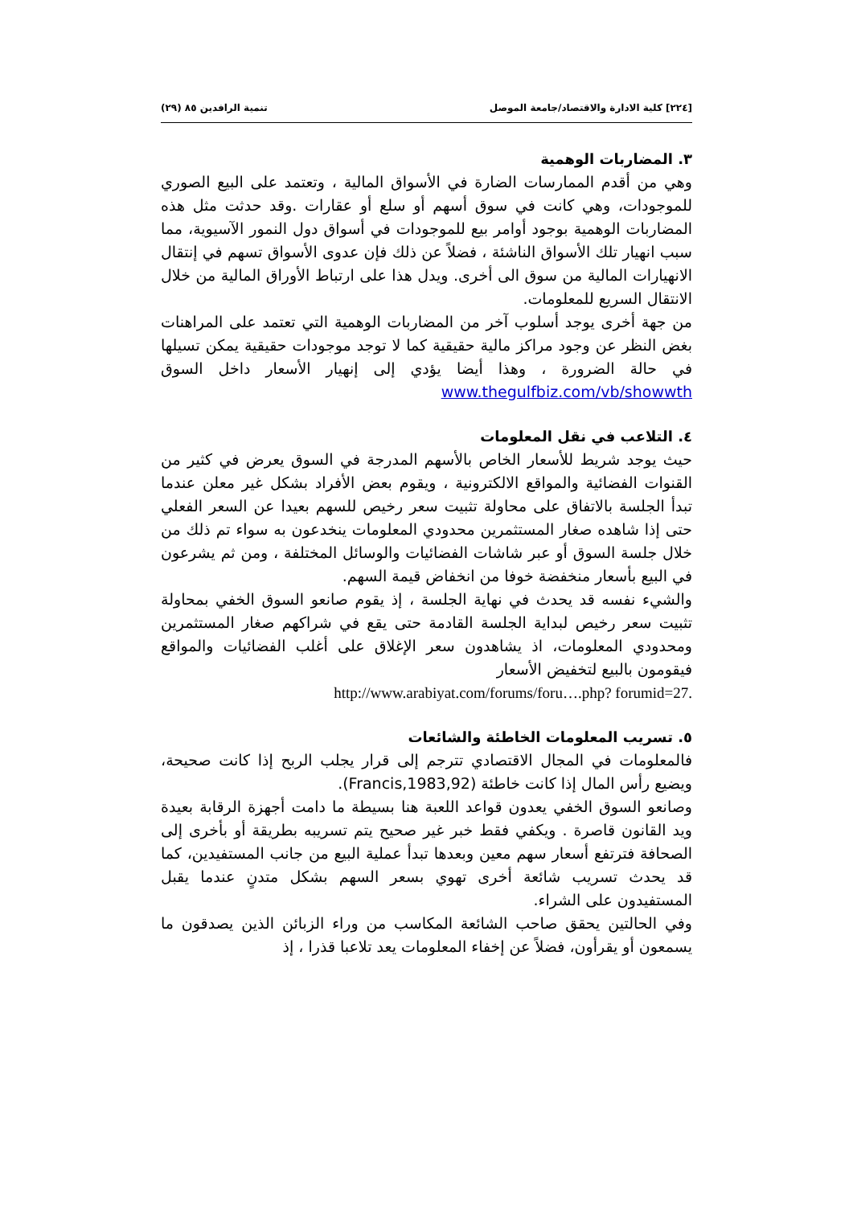[٢٢٤] كلية الادارة والاقتصاد/جامعة الموصل تنمية الرافدين ٨٥ (٢٩)
٣. المضاربات الوهمية
وهي من أقدم الممارسات الضارة في الأسواق المالية ، وتعتمد على البيع الصوري للموجودات، وهي كانت في سوق أسهم أو سلع أو عقارات .وقد حدثت مثل هذه المضاربات الوهمية بوجود أوامر بيع للموجودات في أسواق دول النمور الآسيوية، مما سبب انهيار تلك الأسواق الناشئة ، فضلاً عن ذلك فإن عدوى الأسواق تسهم في إنتقال الانهيارات المالية من سوق الى أخرى. ويدل هذا على ارتباط الأوراق المالية من خلال الانتقال السريع للمعلومات.
من جهة أخرى يوجد أسلوب آخر من المضاربات الوهمية التي تعتمد على المراهنات بغض النظر عن وجود مراكز مالية حقيقية كما لا توجد موجودات حقيقية يمكن تسيلها في حالة الضرورة ، وهذا أيضا يؤدي إلى إنهيار الأسعار داخل السوق www.thegulfbiz.com/vb/showwth
٤. التلاعب في نقل المعلومات
حيث يوجد شريط للأسعار الخاص بالأسهم المدرجة في السوق يعرض في كثير من القنوات الفضائية والمواقع الالكترونية ، ويقوم بعض الأفراد بشكل غير معلن عندما تبدأ الجلسة بالاتفاق على محاولة تثبيت سعر رخيص للسهم بعيدا عن السعر الفعلي حتى إذا شاهده صغار المستثمرين محدودي المعلومات ينخدعون به سواء تم ذلك من خلال جلسة السوق أو عبر شاشات الفضائيات والوسائل المختلفة ، ومن ثم يشرعون في البيع بأسعار منخفضة خوفا من انخفاض قيمة السهم.
والشيء نفسه قد يحدث في نهاية الجلسة ، إذ يقوم صانعو السوق الخفي بمحاولة تثبيت سعر رخيص لبداية الجلسة القادمة حتى يقع في شراكهم صغار المستثمرين ومحدودي المعلومات، اذ يشاهدون سعر الإغلاق على أغلب الفضائيات والمواقع فيقومون بالبيع لتخفيض الأسعار
http://www.arabiyat.com/forums/foru….php? forumid=27.
٥. تسريب المعلومات الخاطئة والشائعات
فالمعلومات في المجال الاقتصادي تترجم إلى قرار يجلب الربح إذا كانت صحيحة، ويضيع رأس المال إذا كانت خاطئة (Francis,1983,92).
وصانعو السوق الخفي يعدون قواعد اللعبة هنا بسيطة ما دامت أجهزة الرقابة بعيدة ويد القانون قاصرة . ويكفي فقط خبر غير صحيح يتم تسريبه بطريقة أو بأخرى إلى الصحافة فترتفع أسعار سهم معين وبعدها تبدأ عملية البيع من جانب المستفيدين، كما قد يحدث تسريب شائعة أخرى تهوي بسعر السهم بشكل متدنٍ عندما يقبل المستفيدون على الشراء.
وفي الحالتين يحقق صاحب الشائعة المكاسب من وراء الزبائن الذين يصدقون ما يسمعون أو يقرأون، فضلاً عن إخفاء المعلومات يعد تلاعبا قذرا ، إذ